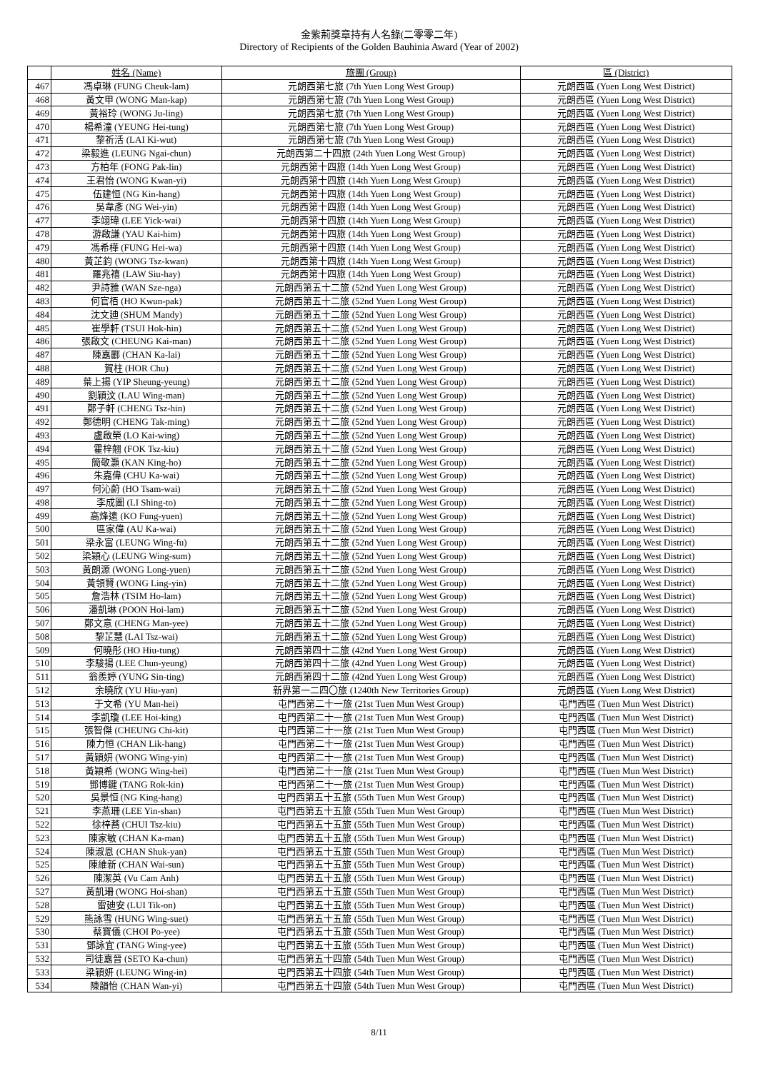金紫荊獎章持有人名錄(二零零二年)
Directory of Recipients of the Golden Bauhinia Award (Year of 2002)
| | 姓名 (Name) | 旅團 (Group) | 區 (District) |
| --- | --- | --- | --- |
| 467 | 馮卓琳 (FUNG Cheuk-lam) | 元朗西第七旅 (7th Yuen Long West Group) | 元朗西區 (Yuen Long West District) |
| 468 | 黃文甲 (WONG Man-kap) | 元朗西第七旅 (7th Yuen Long West Group) | 元朗西區 (Yuen Long West District) |
| 469 | 黃裕玲 (WONG Ju-ling) | 元朗西第七旅 (7th Yuen Long West Group) | 元朗西區 (Yuen Long West District) |
| 470 | 楊希潼 (YEUNG Hei-tung) | 元朗西第七旅 (7th Yuen Long West Group) | 元朗西區 (Yuen Long West District) |
| 471 | 黎祈活 (LAI Ki-wut) | 元朗西第七旅 (7th Yuen Long West Group) | 元朗西區 (Yuen Long West District) |
| 472 | 梁毅進 (LEUNG Ngai-chun) | 元朗西第二十四旅 (24th Yuen Long West Group) | 元朗西區 (Yuen Long West District) |
| 473 | 方柏年 (FONG Pak-lin) | 元朗西第十四旅 (14th Yuen Long West Group) | 元朗西區 (Yuen Long West District) |
| 474 | 王君怡 (WONG Kwan-yi) | 元朗西第十四旅 (14th Yuen Long West Group) | 元朗西區 (Yuen Long West District) |
| 475 | 伍建恒 (NG Kin-hang) | 元朗西第十四旅 (14th Yuen Long West Group) | 元朗西區 (Yuen Long West District) |
| 476 | 吳韋彥 (NG Wei-yin) | 元朗西第十四旅 (14th Yuen Long West Group) | 元朗西區 (Yuen Long West District) |
| 477 | 李翊瑋 (LEE Yick-wai) | 元朗西第十四旅 (14th Yuen Long West Group) | 元朗西區 (Yuen Long West District) |
| 478 | 游啟謙 (YAU Kai-him) | 元朗西第十四旅 (14th Yuen Long West Group) | 元朗西區 (Yuen Long West District) |
| 479 | 馮希樺 (FUNG Hei-wa) | 元朗西第十四旅 (14th Yuen Long West Group) | 元朗西區 (Yuen Long West District) |
| 480 | 黃芷鈞 (WONG Tsz-kwan) | 元朗西第十四旅 (14th Yuen Long West Group) | 元朗西區 (Yuen Long West District) |
| 481 | 羅兆禧 (LAW Siu-hay) | 元朗西第十四旅 (14th Yuen Long West Group) | 元朗西區 (Yuen Long West District) |
| 482 | 尹詩雅 (WAN Sze-nga) | 元朗西第五十二旅 (52nd Yuen Long West Group) | 元朗西區 (Yuen Long West District) |
| 483 | 何官栢 (HO Kwun-pak) | 元朗西第五十二旅 (52nd Yuen Long West Group) | 元朗西區 (Yuen Long West District) |
| 484 | 沈文廸 (SHUM Mandy) | 元朗西第五十二旅 (52nd Yuen Long West Group) | 元朗西區 (Yuen Long West District) |
| 485 | 崔學軒 (TSUI Hok-hin) | 元朗西第五十二旅 (52nd Yuen Long West Group) | 元朗西區 (Yuen Long West District) |
| 486 | 張啟文 (CHEUNG Kai-man) | 元朗西第五十二旅 (52nd Yuen Long West Group) | 元朗西區 (Yuen Long West District) |
| 487 | 陳嘉酈 (CHAN Ka-lai) | 元朗西第五十二旅 (52nd Yuen Long West Group) | 元朗西區 (Yuen Long West District) |
| 488 | 賀柱 (HOR Chu) | 元朗西第五十二旅 (52nd Yuen Long West Group) | 元朗西區 (Yuen Long West District) |
| 489 | 葉上揚 (YIP Sheung-yeung) | 元朗西第五十二旅 (52nd Yuen Long West Group) | 元朗西區 (Yuen Long West District) |
| 490 | 劉穎汶 (LAU Wing-man) | 元朗西第五十二旅 (52nd Yuen Long West Group) | 元朗西區 (Yuen Long West District) |
| 491 | 鄭子軒 (CHENG Tsz-hin) | 元朗西第五十二旅 (52nd Yuen Long West Group) | 元朗西區 (Yuen Long West District) |
| 492 | 鄭德明 (CHENG Tak-ming) | 元朗西第五十二旅 (52nd Yuen Long West Group) | 元朗西區 (Yuen Long West District) |
| 493 | 盧啟榮 (LO Kai-wing) | 元朗西第五十二旅 (52nd Yuen Long West Group) | 元朗西區 (Yuen Long West District) |
| 494 | 霍梓翹 (FOK Tsz-kiu) | 元朗西第五十二旅 (52nd Yuen Long West Group) | 元朗西區 (Yuen Long West District) |
| 495 | 簡敬灝 (KAN King-ho) | 元朗西第五十二旅 (52nd Yuen Long West Group) | 元朗西區 (Yuen Long West District) |
| 496 | 朱嘉偉 (CHU Ka-wai) | 元朗西第五十二旅 (52nd Yuen Long West Group) | 元朗西區 (Yuen Long West District) |
| 497 | 何沁蔚 (HO Tsam-wai) | 元朗西第五十二旅 (52nd Yuen Long West Group) | 元朗西區 (Yuen Long West District) |
| 498 | 李成圖 (LI Shing-to) | 元朗西第五十二旅 (52nd Yuen Long West Group) | 元朗西區 (Yuen Long West District) |
| 499 | 高烽遠 (KO Fung-yuen) | 元朗西第五十二旅 (52nd Yuen Long West Group) | 元朗西區 (Yuen Long West District) |
| 500 | 區家偉 (AU Ka-wai) | 元朗西第五十二旅 (52nd Yuen Long West Group) | 元朗西區 (Yuen Long West District) |
| 501 | 梁永富 (LEUNG Wing-fu) | 元朗西第五十二旅 (52nd Yuen Long West Group) | 元朗西區 (Yuen Long West District) |
| 502 | 梁穎心 (LEUNG Wing-sum) | 元朗西第五十二旅 (52nd Yuen Long West Group) | 元朗西區 (Yuen Long West District) |
| 503 | 黃朗源 (WONG Long-yuen) | 元朗西第五十二旅 (52nd Yuen Long West Group) | 元朗西區 (Yuen Long West District) |
| 504 | 黃領賢 (WONG Ling-yin) | 元朗西第五十二旅 (52nd Yuen Long West Group) | 元朗西區 (Yuen Long West District) |
| 505 | 詹浩林 (TSIM Ho-lam) | 元朗西第五十二旅 (52nd Yuen Long West Group) | 元朗西區 (Yuen Long West District) |
| 506 | 潘凱琳 (POON Hoi-lam) | 元朗西第五十二旅 (52nd Yuen Long West Group) | 元朗西區 (Yuen Long West District) |
| 507 | 鄭文意 (CHENG Man-yee) | 元朗西第五十二旅 (52nd Yuen Long West Group) | 元朗西區 (Yuen Long West District) |
| 508 | 黎芷慧 (LAI Tsz-wai) | 元朗西第五十二旅 (52nd Yuen Long West Group) | 元朗西區 (Yuen Long West District) |
| 509 | 何曉彤 (HO Hiu-tung) | 元朗西第四十二旅 (42nd Yuen Long West Group) | 元朗西區 (Yuen Long West District) |
| 510 | 李駿揚 (LEE Chun-yeung) | 元朗西第四十二旅 (42nd Yuen Long West Group) | 元朗西區 (Yuen Long West District) |
| 511 | 翁羨婷 (YUNG Sin-ting) | 元朗西第四十二旅 (42nd Yuen Long West Group) | 元朗西區 (Yuen Long West District) |
| 512 | 余曉欣 (YU Hiu-yan) | 新界第一二四〇旅 (1240th New Territories Group) | 元朗西區 (Yuen Long West District) |
| 513 | 于文希 (YU Man-hei) | 屯門西第二十一旅 (21st Tuen Mun West Group) | 屯門西區 (Tuen Mun West District) |
| 514 | 李凱瓊 (LEE Hoi-king) | 屯門西第二十一旅 (21st Tuen Mun West Group) | 屯門西區 (Tuen Mun West District) |
| 515 | 張智傑 (CHEUNG Chi-kit) | 屯門西第二十一旅 (21st Tuen Mun West Group) | 屯門西區 (Tuen Mun West District) |
| 516 | 陳力恒 (CHAN Lik-hang) | 屯門西第二十一旅 (21st Tuen Mun West Group) | 屯門西區 (Tuen Mun West District) |
| 517 | 黃穎妍 (WONG Wing-yin) | 屯門西第二十一旅 (21st Tuen Mun West Group) | 屯門西區 (Tuen Mun West District) |
| 518 | 黃穎希 (WONG Wing-hei) | 屯門西第二十一旅 (21st Tuen Mun West Group) | 屯門西區 (Tuen Mun West District) |
| 519 | 鄧博鍵 (TANG Rok-kin) | 屯門西第二十一旅 (21st Tuen Mun West Group) | 屯門西區 (Tuen Mun West District) |
| 520 | 吳景恒 (NG King-hang) | 屯門西第五十五旅 (55th Tuen Mun West Group) | 屯門西區 (Tuen Mun West District) |
| 521 | 李燕珊 (LEE Yin-shan) | 屯門西第五十五旅 (55th Tuen Mun West Group) | 屯門西區 (Tuen Mun West District) |
| 522 | 徐梓蕎 (CHUI Tsz-kiu) | 屯門西第五十五旅 (55th Tuen Mun West Group) | 屯門西區 (Tuen Mun West District) |
| 523 | 陳家敏 (CHAN Ka-man) | 屯門西第五十五旅 (55th Tuen Mun West Group) | 屯門西區 (Tuen Mun West District) |
| 524 | 陳淑恩 (CHAN Shuk-yan) | 屯門西第五十五旅 (55th Tuen Mun West Group) | 屯門西區 (Tuen Mun West District) |
| 525 | 陳維新 (CHAN Wai-sun) | 屯門西第五十五旅 (55th Tuen Mun West Group) | 屯門西區 (Tuen Mun West District) |
| 526 | 陳潔英 (Vu Cam Anh) | 屯門西第五十五旅 (55th Tuen Mun West Group) | 屯門西區 (Tuen Mun West District) |
| 527 | 黃凱珊 (WONG Hoi-shan) | 屯門西第五十五旅 (55th Tuen Mun West Group) | 屯門西區 (Tuen Mun West District) |
| 528 | 雷廸安 (LUI Tik-on) | 屯門西第五十五旅 (55th Tuen Mun West Group) | 屯門西區 (Tuen Mun West District) |
| 529 | 熊詠雪 (HUNG Wing-suet) | 屯門西第五十五旅 (55th Tuen Mun West Group) | 屯門西區 (Tuen Mun West District) |
| 530 | 蔡寶儀 (CHOI Po-yee) | 屯門西第五十五旅 (55th Tuen Mun West Group) | 屯門西區 (Tuen Mun West District) |
| 531 | 鄧詠宜 (TANG Wing-yee) | 屯門西第五十五旅 (55th Tuen Mun West Group) | 屯門西區 (Tuen Mun West District) |
| 532 | 司徒嘉晉 (SETO Ka-chun) | 屯門西第五十四旅 (54th Tuen Mun West Group) | 屯門西區 (Tuen Mun West District) |
| 533 | 梁穎妍 (LEUNG Wing-in) | 屯門西第五十四旅 (54th Tuen Mun West Group) | 屯門西區 (Tuen Mun West District) |
| 534 | 陳韻怡 (CHAN Wan-yi) | 屯門西第五十四旅 (54th Tuen Mun West Group) | 屯門西區 (Tuen Mun West District) |
8/11